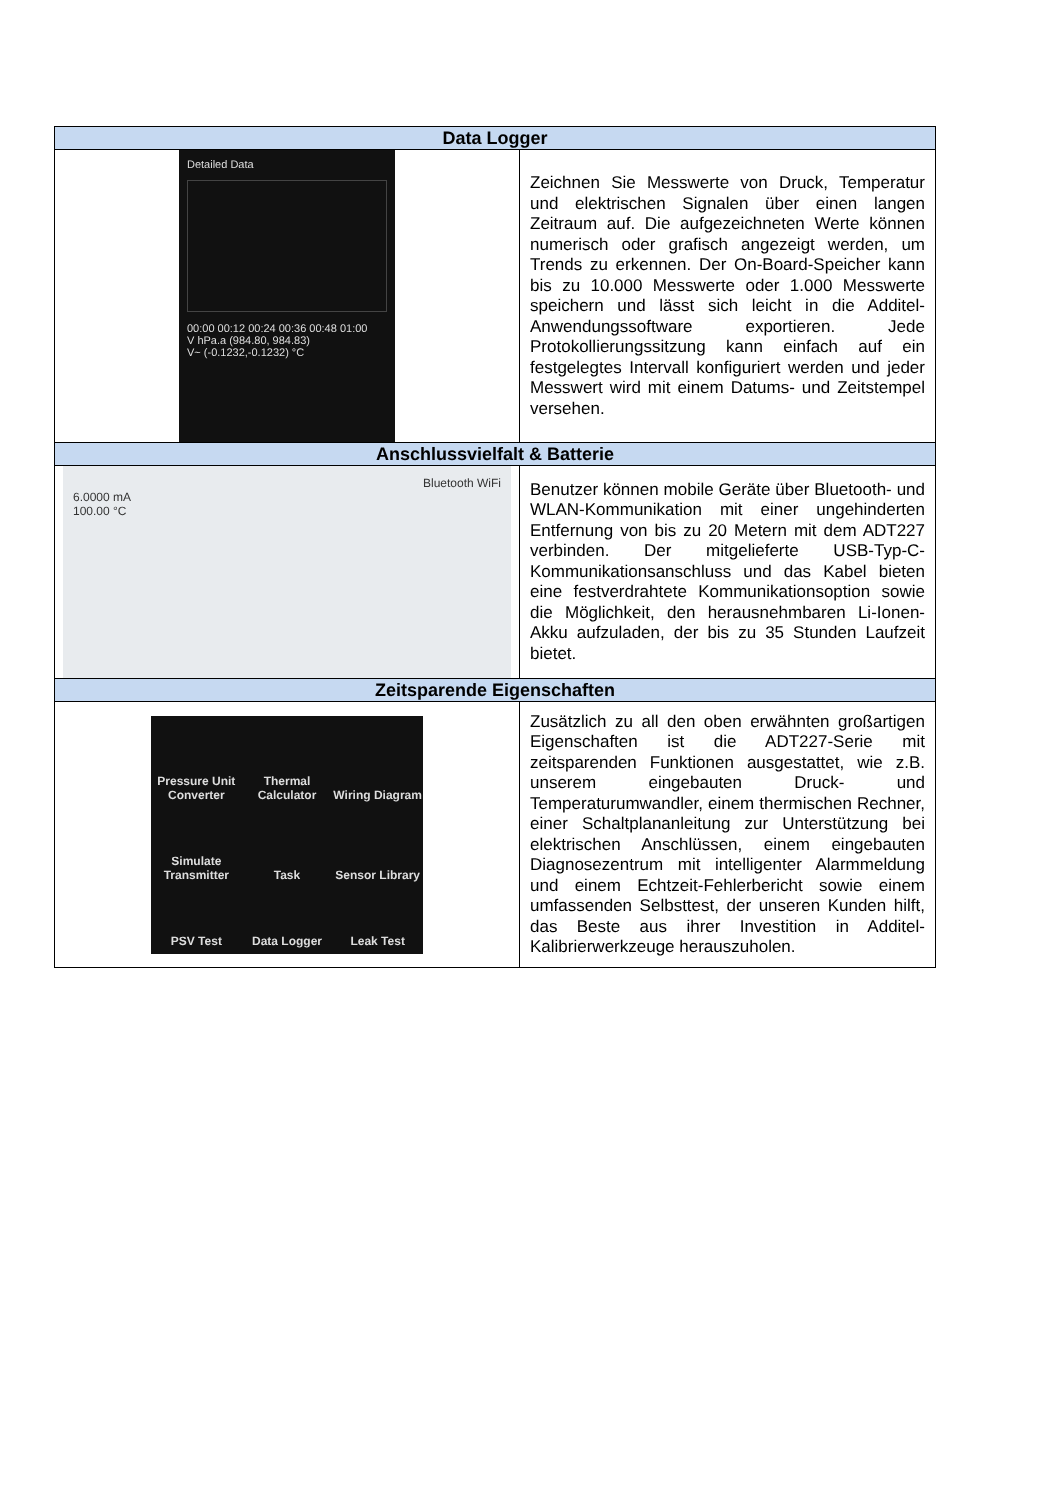| Data Logger | |
| --- | --- |
| Detailed Data 00:00 00:12 00:24 00:36 00:48 01:00 V hPa.a (984.80, 984.83) V~ (-0.1232,-0.1232) °C | Zeichnen Sie Messwerte von Druck, Temperatur und elektrischen Signalen über einen langen Zeitraum auf. Die aufgezeichneten Werte können numerisch oder grafisch angezeigt werden, um Trends zu erkennen. Der On-Board-Speicher kann bis zu 10.000 Messwerte oder 1.000 Messwerte speichern und lässt sich leicht in die Additel-Anwendungssoftware exportieren. Jede Protokollierungssitzung kann einfach auf ein festgelegtes Intervall konfiguriert werden und jeder Messwert wird mit einem Datums- und Zeitstempel versehen. |
| Anschlussvielfalt & Batterie | |
| Bluetooth WiFi 6.0000 mA 100.00 °C | Benutzer können mobile Geräte über Bluetooth- und WLAN-Kommunikation mit einer ungehinderten Entfernung von bis zu 20 Metern mit dem ADT227 verbinden. Der mitgelieferte USB-Typ-C-Kommunikationsanschluss und das Kabel bieten eine festverdrahtete Kommunikationsoption sowie die Möglichkeit, den herausnehmbaren Li-Ionen-Akku aufzuladen, der bis zu 35 Stunden Laufzeit bietet. |
| Zeitsparende Eigenschaften | |
| Pressure Unit Converter Thermal Calculator Wiring Diagram Simulate Transmitter Task Sensor Library PSV Test Data Logger Leak Test | Zusätzlich zu all den oben erwähnten großartigen Eigenschaften ist die ADT227-Serie mit zeitsparenden Funktionen ausgestattet, wie z.B. unserem eingebauten Druck- und Temperaturumwandler, einem thermischen Rechner, einer Schaltplananleitung zur Unterstützung bei elektrischen Anschlüssen, einem eingebauten Diagnosezentrum mit intelligenter Alarmmeldung und einem Echtzeit-Fehlerbericht sowie einem umfassenden Selbsttest, der unseren Kunden hilft, das Beste aus ihrer Investition in Additel-Kalibrierwerkzeuge herauszuholen. |